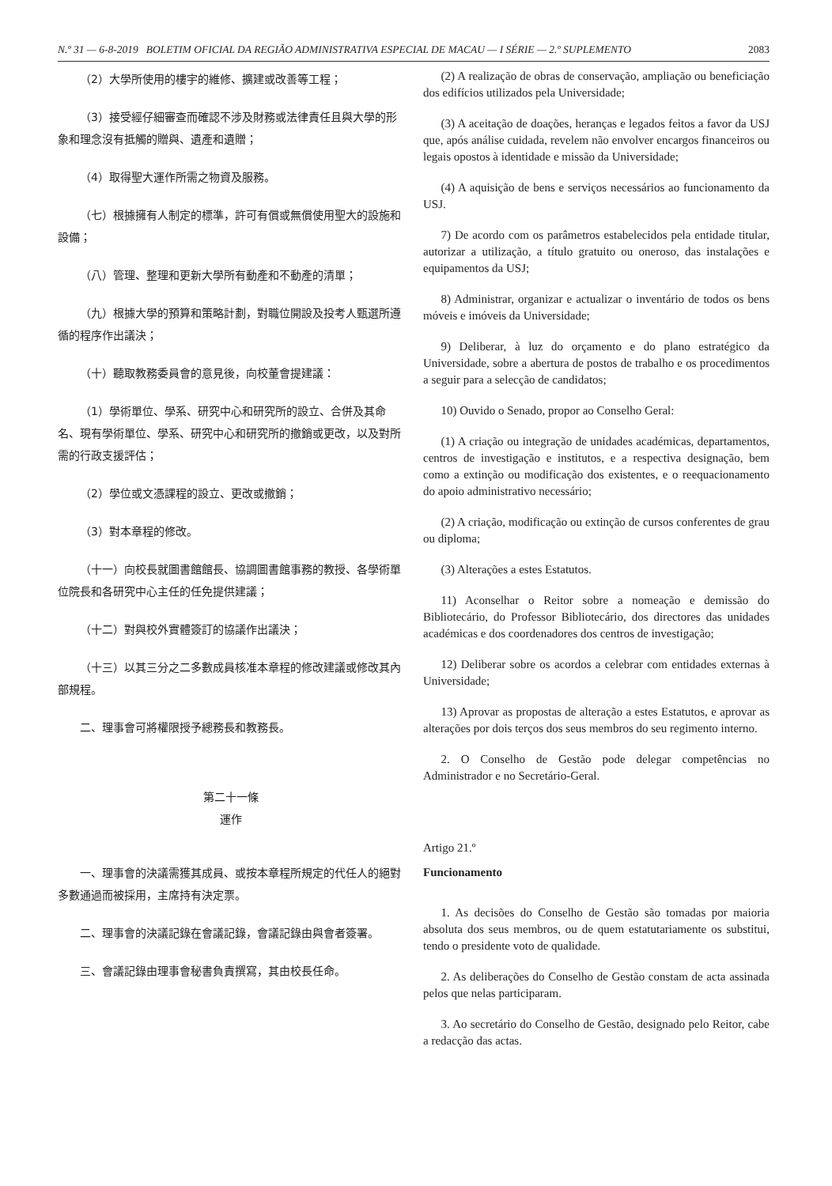N.º 31 — 6-8-2019 BOLETIM OFICIAL DA REGIÃO ADMINISTRATIVA ESPECIAL DE MACAU — I SÉRIE — 2.º SUPLEMENTO 2083
（2）大學所使用的樓宇的維修、擴建或改善等工程；
（3）接受經仔細審查而確認不涉及財務或法律責任且與大學的形象和理念沒有抵觸的贈與、遺產和遺贈；
（4）取得聖大運作所需之物資及服務。
（七）根據擁有人制定的標準，許可有償或無償使用聖大的設施和設備；
（八）管理、整理和更新大學所有動產和不動產的清單；
（九）根據大學的預算和策略計劃，對職位開設及投考人甄選所遵循的程序作出議決；
（十）聽取教務委員會的意見後，向校董會提建議：
（1）學術單位、學系、研究中心和研究所的設立、合併及其命名、現有學術單位、學系、研究中心和研究所的撤銷或更改，以及對所需的行政支援評估；
（2）學位或文憑課程的設立、更改或撤銷；
（3）對本章程的修改。
（十一）向校長就圖書館館長、協調圖書館事務的教授、各學術單位院長和各研究中心主任的任免提供建議；
（十二）對與校外實體簽訂的協議作出議決；
（十三）以其三分之二多數成員核准本章程的修改建議或修改其內部規程。
二、理事會可將權限授予總務長和教務長。
第二十一條
運作
一、理事會的決議需獲其成員、或按本章程所規定的代任人的絕對多數通過而被採用，主席持有決定票。
二、理事會的決議記錄在會議記錄，會議記錄由與會者簽署。
三、會議記錄由理事會秘書負責撰寫，其由校長任命。
(2) A realização de obras de conservação, ampliação ou beneficiação dos edifícios utilizados pela Universidade;
(3) A aceitação de doações, heranças e legados feitos a favor da USJ que, após análise cuidada, revelem não envolver encargos financeiros ou legais opostos à identidade e missão da Universidade;
(4) A aquisição de bens e serviços necessários ao funcionamento da USJ.
7) De acordo com os parâmetros estabelecidos pela entidade titular, autorizar a utilização, a título gratuito ou oneroso, das instalações e equipamentos da USJ;
8) Administrar, organizar e actualizar o inventário de todos os bens móveis e imóveis da Universidade;
9) Deliberar, à luz do orçamento e do plano estratégico da Universidade, sobre a abertura de postos de trabalho e os procedimentos a seguir para a selecção de candidatos;
10) Ouvido o Senado, propor ao Conselho Geral:
(1) A criação ou integração de unidades académicas, departamentos, centros de investigação e institutos, e a respectiva designação, bem como a extinção ou modificação dos existentes, e o reequacionamento do apoio administrativo necessário;
(2) A criação, modificação ou extinção de cursos conferentes de grau ou diploma;
(3) Alterações a estes Estatutos.
11) Aconselhar o Reitor sobre a nomeação e demissão do Bibliotecário, do Professor Bibliotecário, dos directores das unidades académicas e dos coordenadores dos centros de investigação;
12) Deliberar sobre os acordos a celebrar com entidades externas à Universidade;
13) Aprovar as propostas de alteração a estes Estatutos, e aprovar as alterações por dois terços dos seus membros do seu regimento interno.
2. O Conselho de Gestão pode delegar competências no Administrador e no Secretário-Geral.
Artigo 21.º
Funcionamento
1. As decisões do Conselho de Gestão são tomadas por maioria absoluta dos seus membros, ou de quem estatutariamente os substitui, tendo o presidente voto de qualidade.
2. As deliberações do Conselho de Gestão constam de acta assinada pelos que nelas participaram.
3. Ao secretário do Conselho de Gestão, designado pelo Reitor, cabe a redacção das actas.